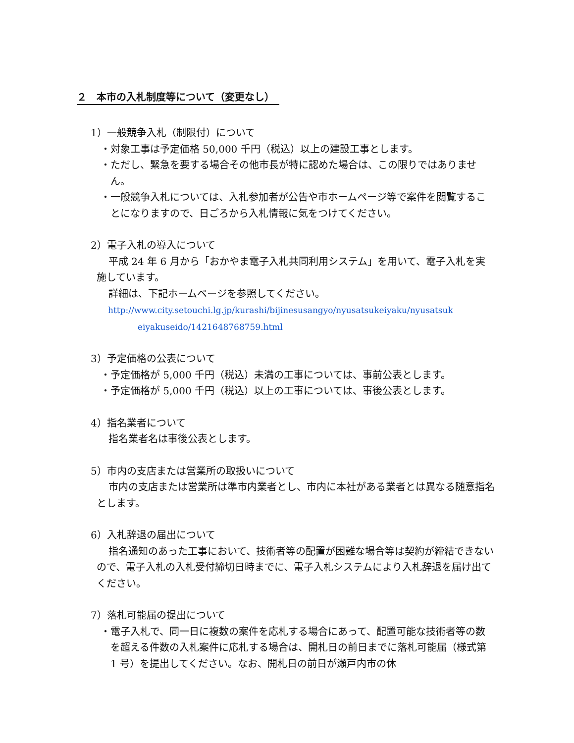２　本市の入札制度等について（変更なし）
1）一般競争入札（制限付）について
・対象工事は予定価格 50,000 千円（税込）以上の建設工事とします。
・ただし、緊急を要する場合その他市長が特に認めた場合は、この限りではありません。
・一般競争入札については、入札参加者が公告や市ホームページ等で案件を閲覧することになりますので、日ごろから入札情報に気をつけてください。
2）電子入札の導入について
平成 24 年 6 月から「おかやま電子入札共同利用システム」を用いて、電子入札を実施しています。
詳細は、下記ホームページを参照してください。
http://www.city.setouchi.lg.jp/kurashi/bijinesusangyo/nyusatsukeiyaku/nyusatsuk
eiyakuseido/1421648768759.html
3）予定価格の公表について
・予定価格が 5,000 千円（税込）未満の工事については、事前公表とします。
・予定価格が 5,000 千円（税込）以上の工事については、事後公表とします。
4）指名業者について
指名業者名は事後公表とします。
5）市内の支店または営業所の取扱いについて
市内の支店または営業所は準市内業者とし、市内に本社がある業者とは異なる随意指名とします。
6）入札辞退の届出について
指名通知のあった工事において、技術者等の配置が困難な場合等は契約が締結できないので、電子入札の入札受付締切日時までに、電子入札システムにより入札辞退を届け出てください。
7）落札可能届の提出について
・電子入札で、同一日に複数の案件を応札する場合にあって、配置可能な技術者等の数を超える件数の入札案件に応札する場合は、開札日の前日までに落札可能届（様式第 1 号）を提出してください。なお、開札日の前日が瀬戸内市の休